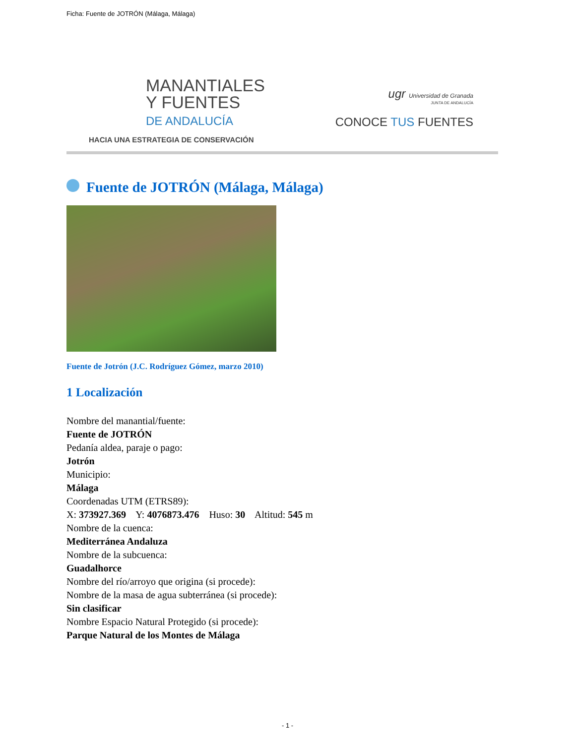Ficha: Fuente de JOTRÓN (Málaga, Málaga)
MANANTIALES
Y FUENTES
DE ANDALUCÍA
HACIA UNA ESTRATEGIA DE CONSERVACIÓN
ugr Universidad de Granada
JUNTA DE ANDALUCÍA
CONOCE TUS FUENTES
Fuente de JOTRÓN (Málaga, Málaga)
Fuente de Jotrón (J.C. Rodríguez Gómez, marzo 2010)
1 Localización
Nombre del manantial/fuente:
Fuente de JOTRÓN
Pedanía aldea, paraje o pago:
Jotrón
Municipio:
Málaga
Coordenadas UTM (ETRS89):
X: 373927.369 Y: 4076873.476 Huso: 30 Altitud: 545 m
Nombre de la cuenca:
Mediterránea Andaluza
Nombre de la subcuenca:
Guadalhorce
Nombre del río/arroyo que origina (si procede):
Nombre de la masa de agua subterránea (si procede):
Sin clasificar
Nombre Espacio Natural Protegido (si procede):
Parque Natural de los Montes de Málaga
- 1 -